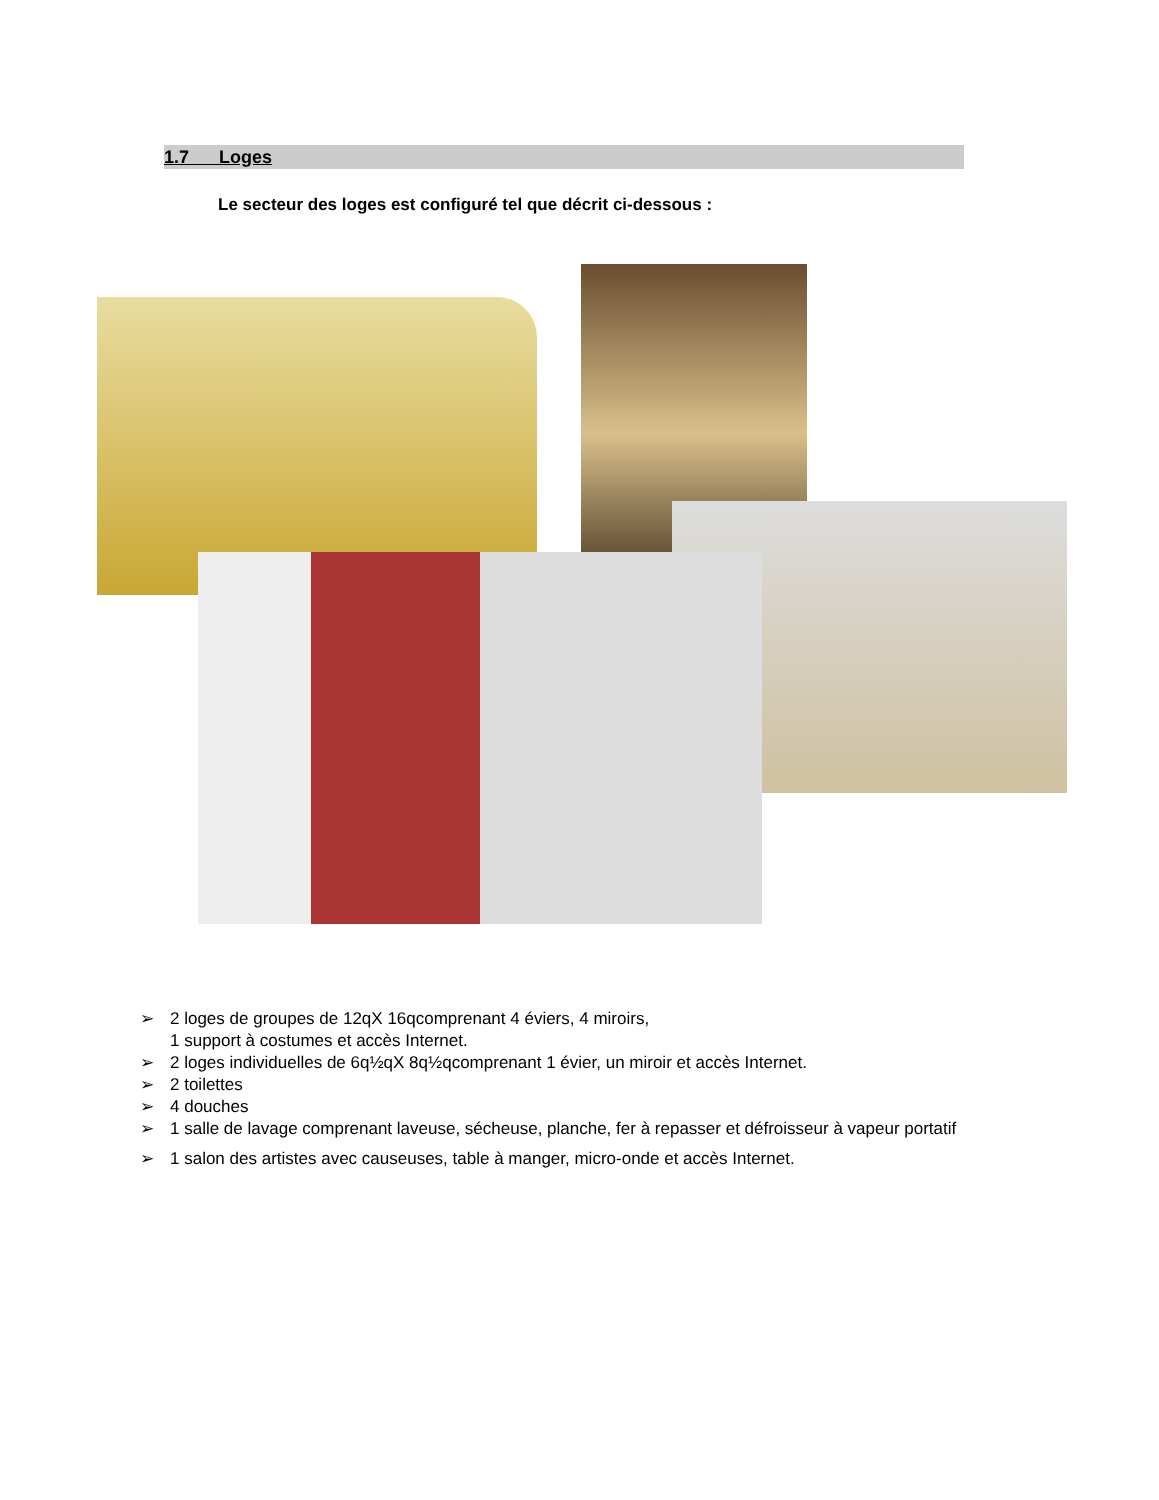1.7 Loges
Le secteur des loges est configuré tel que décrit ci-dessous :
➢ 2 loges de groupes de 12qX 16qcomprenant 4 éviers, 4 miroirs,
1 support à costumes et accès Internet.
➢ 2 loges individuelles de 6q½qX 8q½qcomprenant 1 évier, un miroir et accès Internet.
➢ 2 toilettes
➢ 4 douches
➢ 1 salle de lavage comprenant laveuse, sécheuse, planche, fer à repasser et défroisseur à vapeur portatif
➢ 1 salon des artistes avec causeuses, table à manger, micro-onde et accès Internet.